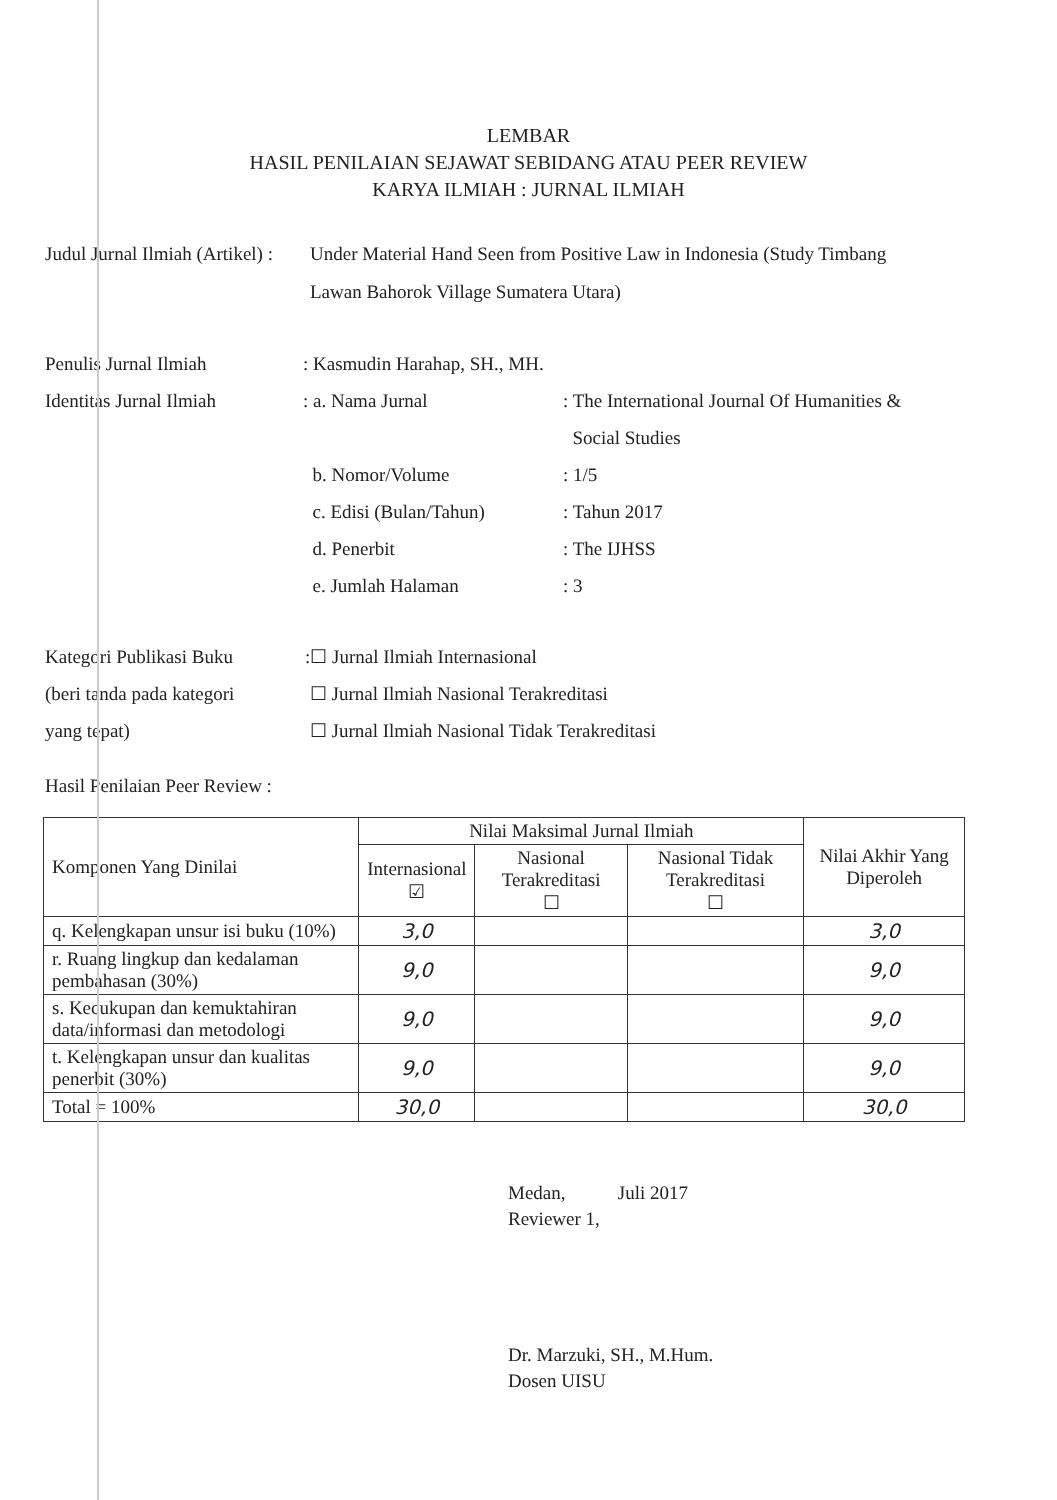LEMBAR
HASIL PENILAIAN SEJAWAT SEBIDANG ATAU PEER REVIEW
KARYA ILMIAH : JURNAL ILMIAH
Judul Jurnal Ilmiah (Artikel) :
Under Material Hand Seen from Positive Law in Indonesia (Study Timbang Lawan Bahorok Village Sumatera Utara)
Penulis Jurnal Ilmiah : Kasmudin Harahap, SH., MH.
Identitas Jurnal Ilmiah
: a. Nama Jurnal : The International Journal Of Humanities &
Social Studies
b. Nomor/Volume : 1/5
c. Edisi (Bulan/Tahun) : Tahun 2017
d. Penerbit : The IJHSS
e. Jumlah Halaman : 3
Kategori Publikasi Buku
(beri tanda pada kategori
yang tepat)
:☐ Jurnal Ilmiah Internasional
☐ Jurnal Ilmiah Nasional Terakreditasi
☐ Jurnal Ilmiah Nasional Tidak Terakreditasi
Hasil Penilaian Peer Review :
| Komponen Yang Dinilai | Nilai Maksimal Jurnal Ilmiah | | | Nilai Akhir Yang Diperoleh |
| --- | --- | --- | --- | --- |
| | Internasional ☑ | Nasional Terakreditasi ☐ | Nasional Tidak Terakreditasi ☐ | |
| q. Kelengkapan unsur isi buku (10%) | 3,0 | | | 3,0 |
| r. Ruang lingkup dan kedalaman pembahasan (30%) | 9,0 | | | 9,0 |
| s. Kecukupan dan kemuktahiran data/informasi dan metodologi | 9,0 | | | 9,0 |
| t. Kelengkapan unsur dan kualitas penerbit (30%) | 9,0 | | | 9,0 |
| Total = 100% | 30,0 | | | 30,0 |
Medan, Juli 2017
Reviewer 1,
Dr. Marzuki, SH., M.Hum.
Dosen UISU